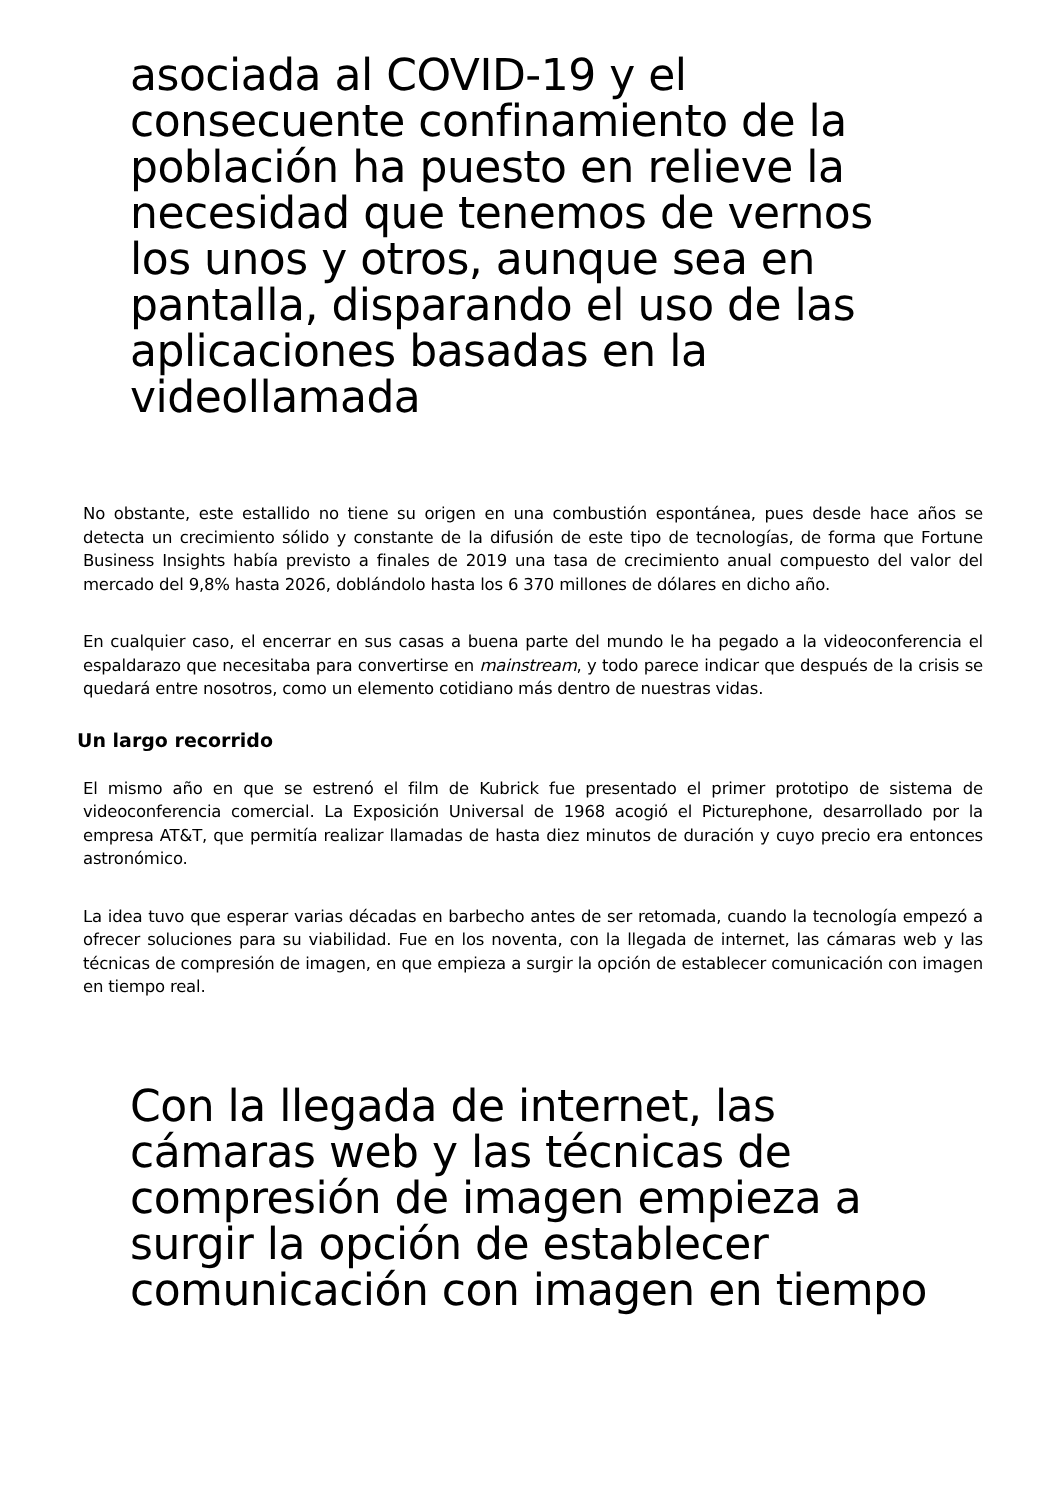asociada al COVID-19 y el consecuente confinamiento de la población ha puesto en relieve la necesidad que tenemos de vernos los unos y otros, aunque sea en pantalla, disparando el uso de las aplicaciones basadas en la videollamada
No obstante, este estallido no tiene su origen en una combustión espontánea, pues desde hace años se detecta un crecimiento sólido y constante de la difusión de este tipo de tecnologías, de forma que Fortune Business Insights había previsto a finales de 2019 una tasa de crecimiento anual compuesto del valor del mercado del 9,8% hasta 2026, doblándolo hasta los 6 370 millones de dólares en dicho año.
En cualquier caso, el encerrar en sus casas a buena parte del mundo le ha pegado a la videoconferencia el espaldarazo que necesitaba para convertirse en mainstream, y todo parece indicar que después de la crisis se quedará entre nosotros, como un elemento cotidiano más dentro de nuestras vidas.
Un largo recorrido
El mismo año en que se estrenó el film de Kubrick fue presentado el primer prototipo de sistema de videoconferencia comercial. La Exposición Universal de 1968 acogió el Picturephone, desarrollado por la empresa AT&T, que permitía realizar llamadas de hasta diez minutos de duración y cuyo precio era entonces astronómico.
La idea tuvo que esperar varias décadas en barbecho antes de ser retomada, cuando la tecnología empezó a ofrecer soluciones para su viabilidad. Fue en los noventa, con la llegada de internet, las cámaras web y las técnicas de compresión de imagen, en que empieza a surgir la opción de establecer comunicación con imagen en tiempo real.
Con la llegada de internet, las cámaras web y las técnicas de compresión de imagen empieza a surgir la opción de establecer comunicación con imagen en tiempo